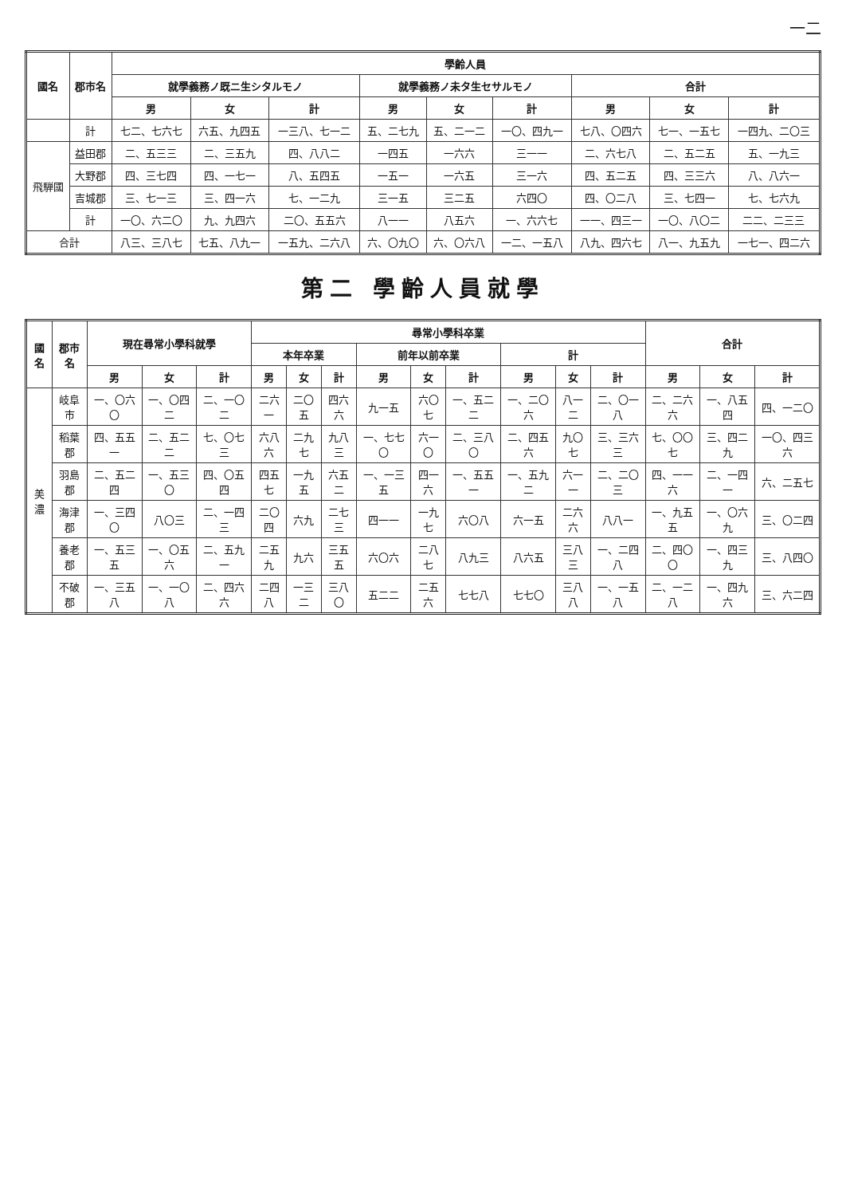一二
| 國名 | 郡市名 | 學齡人員 | | | | | | | | |
| --- | --- | --- | --- | --- | --- | --- | --- | --- | --- | --- |
| | | 就學義務ノ既ニ生シタルモノ | | | 就學義務ノ未タ生セサルモノ | | | 合計 | | |
| | | 男 | 女 | 計 | 男 | 女 | 計 | 男 | 女 | 計 |
| | 計 | 七二、七六七 | 六五、九四五 | 一三八、七一二 | 五、二七九 | 五、二一二 | 一〇、四九一 | 七八、〇四六 | 七一、一五七 | 一四九、二〇三 |
| 飛騨國 | 益田郡 | 二、五三三 | 二、三五九 | 四、八八二 | 一四五 | 一六六 | 三一一 | 二、六七八 | 二、五二五 | 五、一九三 |
| | 大野郡 | 四、三七四 | 四、一七一 | 八、五四五 | 一五一 | 一六五 | 三一六 | 四、五二五 | 四、三三六 | 八、八六一 |
| | 吉城郡 | 三、七一三 | 三、四一六 | 七、一二九 | 三一五 | 三二五 | 六四〇 | 四、〇二八 | 三、七四一 | 七、七六九 |
| | 計 | 一〇、六二〇 | 九、九四六 | 二〇、五五六 | 八一一 | 八五六 | 一、六六七 | 一一、四三一 | 一〇、八〇二 | 二二、二三三 |
| 合計 | | 八三、三八七 | 七五、八九一 | 一五九、二六八 | 六、〇九〇 | 六、〇六八 | 一二、一五八 | 八九、四六七 | 八一、九五九 | 一七一、四二六 |
第二 學齡人員就學
| 國名 | 郡市名 | 現在尋常小學科就學 | | | 尋常小學科卒業 | | | | | | | | | 合計 | | |
| --- | --- | --- | --- | --- | --- | --- | --- | --- | --- | --- | --- | --- | --- | --- | --- | --- |
| | | | | | 本年卒業 | | | 前年以前卒業 | | | 計 | | | | | |
| | | 男 | 女 | 計 | 男 | 女 | 計 | 男 | 女 | 計 | 男 | 女 | 計 | 男 | 女 | 計 |
| 美濃 | 岐阜市 | 一、〇六〇 | 一、〇四二 | 二、一〇二 | 二六一 | 二〇五 | 四六六 | 九一五 | 六〇七 | 一、五二二 | 一、二〇六 | 八一二 | 二、〇一八 | 二、二六六 | 一、八五四 | 四、一二〇 |
| | 稻葉郡 | 四、五五一 | 二、五二二 | 七、〇七三 | 六八六 | 二九七 | 九八三 | 一、七七〇 | 六一〇 | 二、三八〇 | 二、四五六 | 九〇七 | 三、三六三 | 七、〇〇七 | 三、四二九 | 一〇、四三六 |
| | 羽島郡 | 二、五二四 | 一、五三〇 | 四、〇五四 | 四五七 | 一九五 | 六五二 | 一、一三五 | 四一六 | 一、五五一 | 一、五九二 | 六一一 | 二、二〇三 | 四、一一六 | 二、一四一 | 六、二五七 |
| | 海津郡 | 一、三四〇 | 八〇三 | 二、一四三 | 二〇四 | 六九 | 二七三 | 四一一 | 一九七 | 六〇八 | 六一五 | 二六六 | 八八一 | 一、九五五 | 一、〇六九 | 三、〇二四 |
| | 養老郡 | 一、五三五 | 一、〇五六 | 二、五九一 | 二五九 | 九六 | 三五五 | 六〇六 | 二八七 | 八九三 | 八六五 | 三八三 | 一、二四八 | 二、四〇〇 | 一、四三九 | 三、八四〇 |
| | 不破郡 | 一、三五八 | 一、一〇八 | 二、四六六 | 二四八 | 一三二 | 三八〇 | 五二二 | 二五六 | 七七八 | 七七〇 | 三八八 | 一、一五八 | 二、一二八 | 一、四九六 | 三、六二四 |